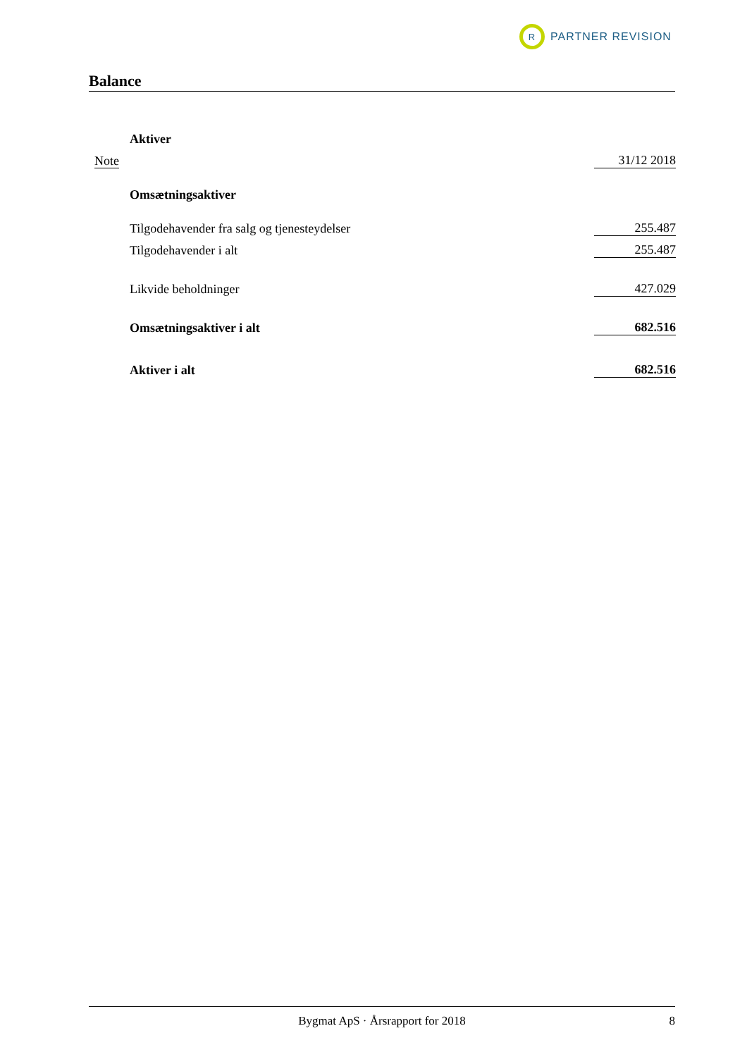R
PARTNER REVISION
Balance
| | Aktiver | |
| Note | | 31/12 2018 |
| | Omsætningsaktiver | |
| | Tilgodehavender fra salg og tjenesteydelser | 255.487 |
| | Tilgodehavender i alt | 255.487 |
| | Likvide beholdninger | 427.029 |
| | Omsætningsaktiver i alt | 682.516 |
| | Aktiver i alt | 682.516 |
Bygmat ApS · Årsrapport for 2018 8